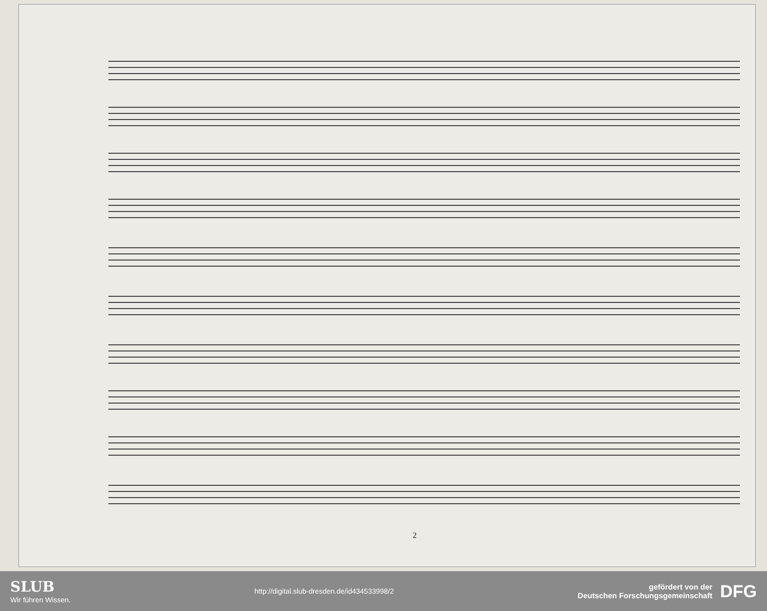2
SLUB
Wir führen Wissen.
http://digital.slub-dresden.de/id434533998/2
gefördert von der
Deutschen Forschungsgemeinschaft
DFG